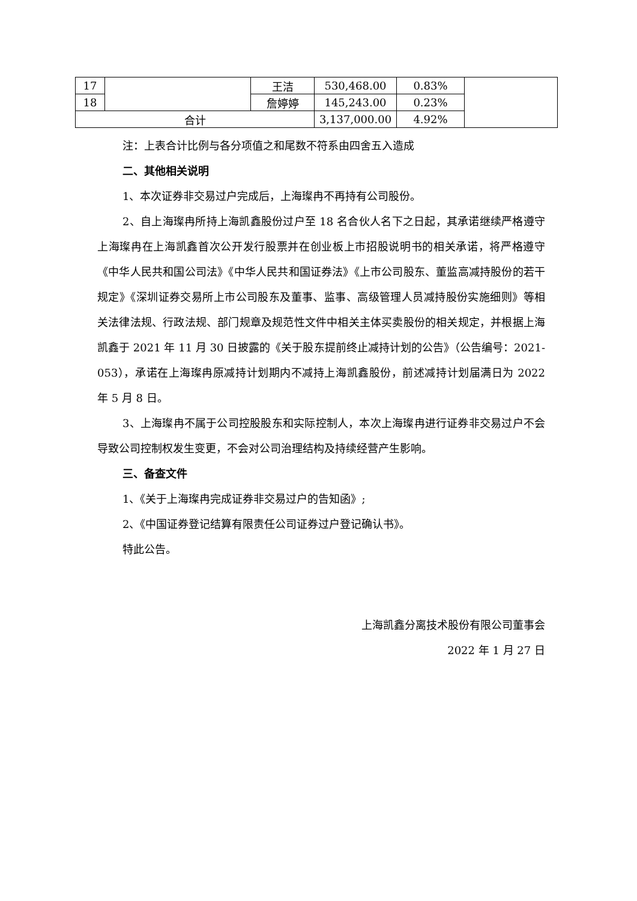| 17 | | 王洁 | 530,468.00 | 0.83% | |
| 18 | | 詹婷婷 | 145,243.00 | 0.23% | |
| 合计 | | | 3,137,000.00 | 4.92% | |
注：上表合计比例与各分项值之和尾数不符系由四舍五入造成
二、其他相关说明
1、本次证券非交易过户完成后，上海璨冉不再持有公司股份。
2、自上海璨冉所持上海凯鑫股份过户至 18 名合伙人名下之日起，其承诺继续严格遵守上海璨冉在上海凯鑫首次公开发行股票并在创业板上市招股说明书的相关承诺，将严格遵守《中华人民共和国公司法》《中华人民共和国证券法》《上市公司股东、董监高减持股份的若干规定》《深圳证券交易所上市公司股东及董事、监事、高级管理人员减持股份实施细则》等相关法律法规、行政法规、部门规章及规范性文件中相关主体买卖股份的相关规定，并根据上海凯鑫于 2021 年 11 月 30 日披露的《关于股东提前终止减持计划的公告》（公告编号：2021-053），承诺在上海璨冉原减持计划期内不减持上海凯鑫股份，前述减持计划届满日为 2022 年 5 月 8 日。
3、上海璨冉不属于公司控股股东和实际控制人，本次上海璨冉进行证券非交易过户不会导致公司控制权发生变更，不会对公司治理结构及持续经营产生影响。
三、备查文件
1、《关于上海璨冉完成证券非交易过户的告知函》;
2、《中国证券登记结算有限责任公司证券过户登记确认书》。
特此公告。
上海凯鑫分离技术股份有限公司董事会
2022 年 1 月 27 日